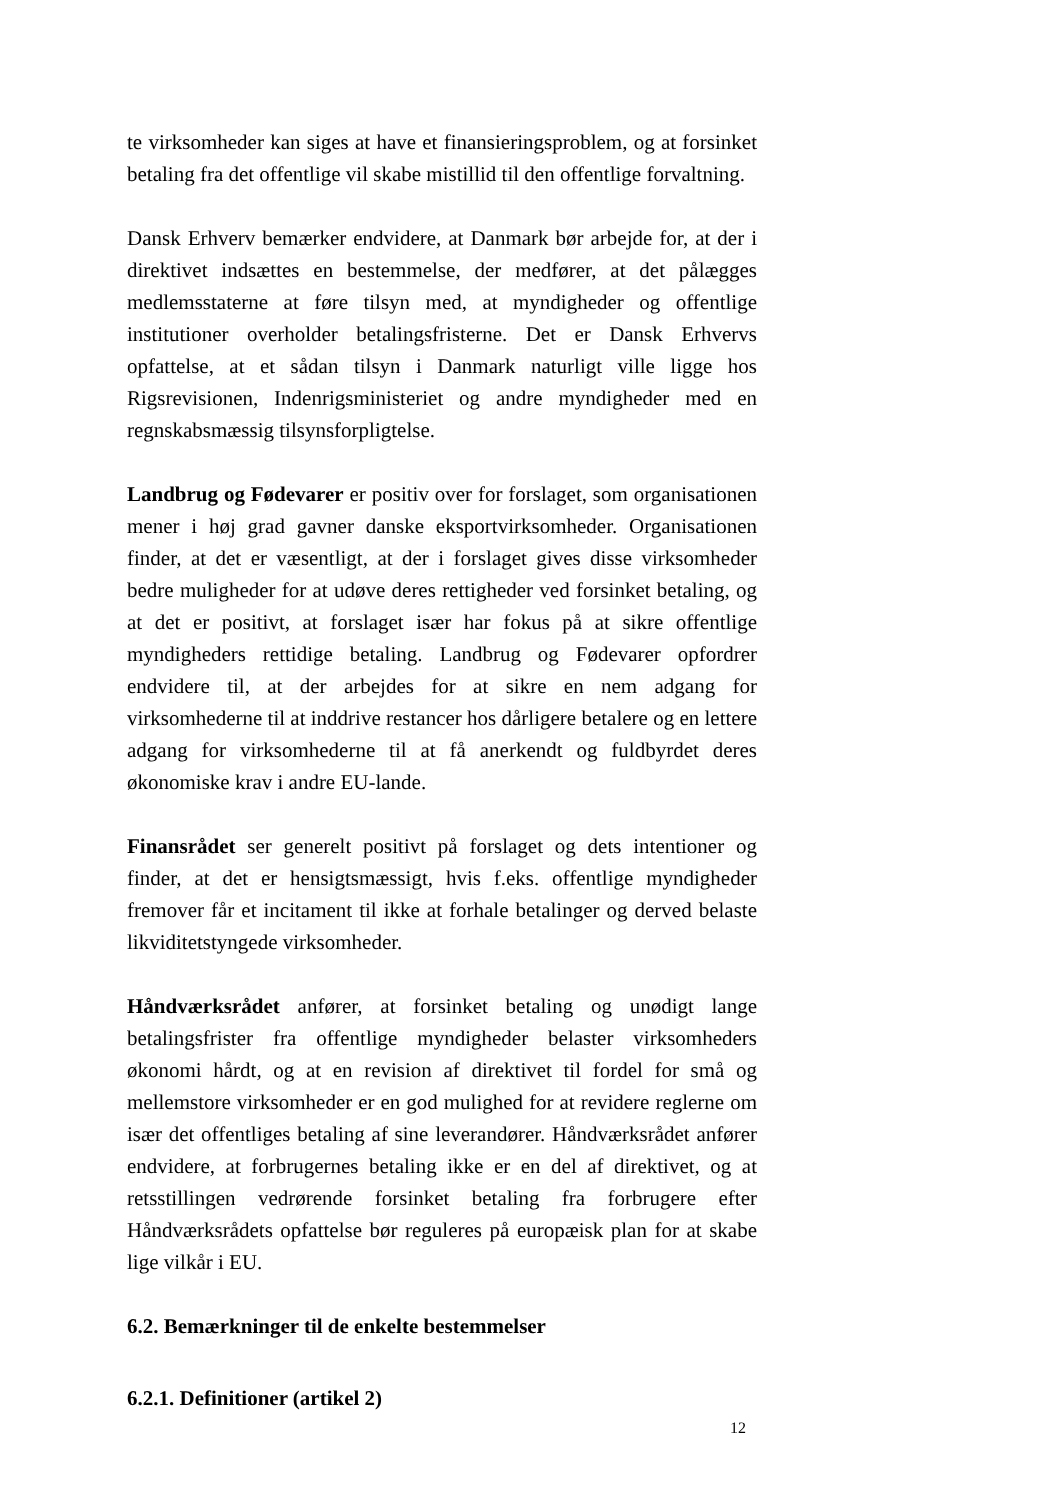te virksomheder kan siges at have et finansieringsproblem, og at forsinket betaling fra det offentlige vil skabe mistillid til den offentlige forvaltning.
Dansk Erhverv bemærker endvidere, at Danmark bør arbejde for, at der i direktivet indsættes en bestemmelse, der medfører, at det pålægges medlemsstaterne at føre tilsyn med, at myndigheder og offentlige institutioner overholder betalingsfristerne. Det er Dansk Erhvervs opfattelse, at et sådan tilsyn i Danmark naturligt ville ligge hos Rigsrevisionen, Indenrigsministeriet og andre myndigheder med en regnskabsmæssig tilsynsforpligtelse.
Landbrug og Fødevarer er positiv over for forslaget, som organisationen mener i høj grad gavner danske eksportvirksomheder. Organisationen finder, at det er væsentligt, at der i forslaget gives disse virksomheder bedre muligheder for at udøve deres rettigheder ved forsinket betaling, og at det er positivt, at forslaget især har fokus på at sikre offentlige myndigheders rettidige betaling. Landbrug og Fødevarer opfordrer endvidere til, at der arbejdes for at sikre en nem adgang for virksomhederne til at inddrive restancer hos dårligere betalere og en lettere adgang for virksomhederne til at få anerkendt og fuldbyrdet deres økonomiske krav i andre EU-lande.
Finansrådet ser generelt positivt på forslaget og dets intentioner og finder, at det er hensigtsmæssigt, hvis f.eks. offentlige myndigheder fremover får et incitament til ikke at forhale betalinger og derved belaste likviditetstyngede virksomheder.
Håndværksrådet anfører, at forsinket betaling og unødigt lange betalingsfrister fra offentlige myndigheder belaster virksomheders økonomi hårdt, og at en revision af direktivet til fordel for små og mellemstore virksomheder er en god mulighed for at revidere reglerne om især det offentliges betaling af sine leverandører. Håndværksrådet anfører endvidere, at forbrugernes betaling ikke er en del af direktivet, og at retsstillingen vedrørende forsinket betaling fra forbrugere efter Håndværksrådets opfattelse bør reguleres på europæisk plan for at skabe lige vilkår i EU.
6.2. Bemærkninger til de enkelte bestemmelser
6.2.1. Definitioner (artikel 2)
12